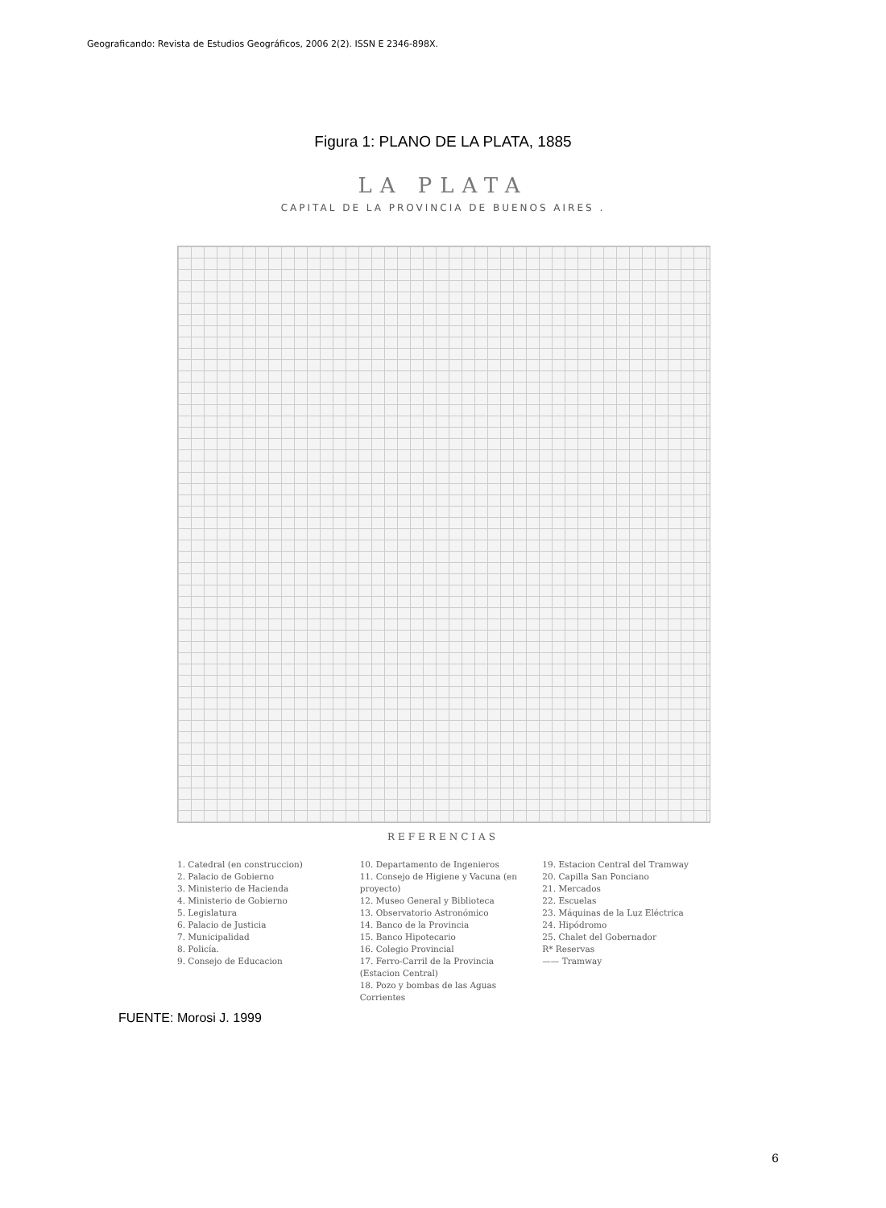Geograficando: Revista de Estudios Geográficos, 2006 2(2). ISSN E 2346-898X.
Figura 1: PLANO DE LA PLATA, 1885
LA PLATA
CAPITAL DE LA PROVINCIA DE BUENOS AIRES .
REFERENCIAS
1. Catedral (en construccion)
2. Palacio de Gobierno
3. Ministerio de Hacienda
4. Ministerio de Gobierno
5. Legislatura
6. Palacio de Justicia
7. Municipalidad
8. Policía.
9. Consejo de Educacion
10. Departamento de Ingenieros
11. Consejo de Higiene y Vacuna (en proyecto)
12. Museo General y Biblioteca
13. Observatorio Astronómico
14. Banco de la Provincia
15. Banco Hipotecario
16. Colegio Provincial
17. Ferro-Carril de la Provincia (Estacion Central)
18. Pozo y bombas de las Aguas Corrientes
19. Estacion Central del Tramway
20. Capilla San Ponciano
21. Mercados
22. Escuelas
23. Máquinas de la Luz Eléctrica
24. Hipódromo
25. Chalet del Gobernador
R* Reservas
—— Tramway
FUENTE: Morosi J. 1999
6